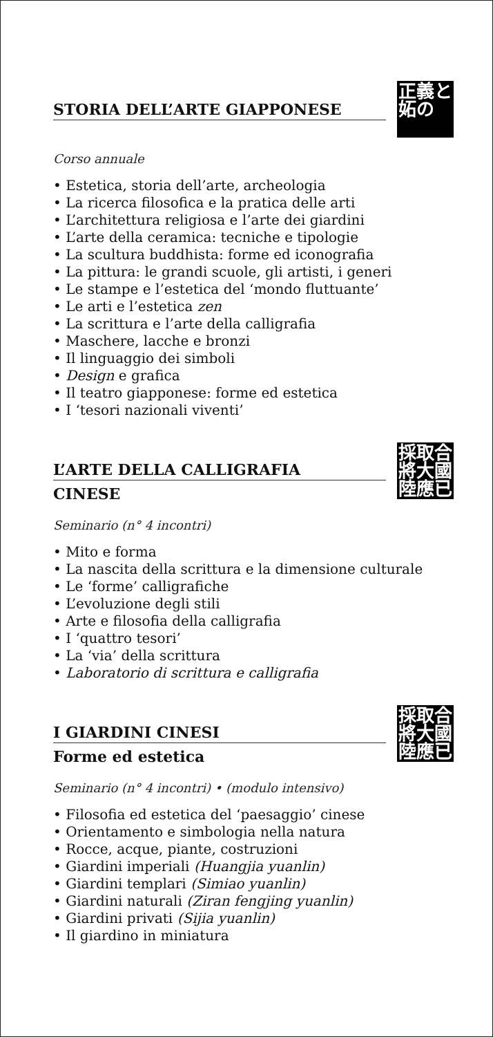STORIA DELL’ARTE GIAPPONESE
正義と
妬の
Corso annuale
• Estetica, storia dell’arte, archeologia
• La ricerca filosofica e la pratica delle arti
• L’architettura religiosa e l’arte dei giardini
• L’arte della ceramica: tecniche e tipologie
• La scultura buddhista: forme ed iconografia
• La pittura: le grandi scuole, gli artisti, i generi
• Le stampe e l’estetica del ‘mondo fluttuante’
• Le arti e l’estetica zen
• La scrittura e l’arte della calligrafia
• Maschere, lacche e bronzi
• Il linguaggio dei simboli
• Design e grafica
• Il teatro giapponese: forme ed estetica
• I ‘tesori nazionali viventi’
L’ARTE DELLA CALLIGRAFIA
CINESE
採取合
將大國
陸應已
Seminario (n° 4 incontri)
• Mito e forma
• La nascita della scrittura e la dimensione culturale
• Le ‘forme’ calligrafiche
• L’evoluzione degli stili
• Arte e filosofia della calligrafia
• I ‘quattro tesori’
• La ‘via’ della scrittura
• Laboratorio di scrittura e calligrafia
I GIARDINI CINESI
Forme ed estetica
採取合
將大國
陸應已
Seminario (n° 4 incontri) • (modulo intensivo)
• Filosofia ed estetica del ‘paesaggio’ cinese
• Orientamento e simbologia nella natura
• Rocce, acque, piante, costruzioni
• Giardini imperiali (Huangjia yuanlin)
• Giardini templari (Simiao yuanlin)
• Giardini naturali (Ziran fengjing yuanlin)
• Giardini privati (Sijia yuanlin)
• Il giardino in miniatura